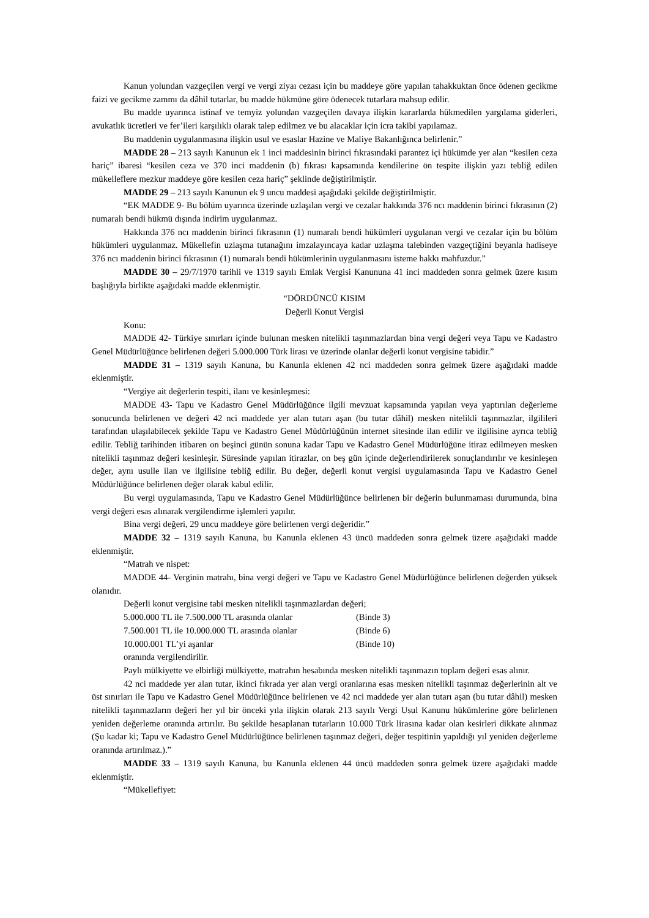Kanun yolundan vazgeçilen vergi ve vergi ziyaı cezası için bu maddeye göre yapılan tahakkuktan önce ödenen gecikme faizi ve gecikme zammı da dâhil tutarlar, bu madde hükmüne göre ödenecek tutarlara mahsup edilir.
Bu madde uyarınca istinaf ve temyiz yolundan vazgeçilen davaya ilişkin kararlarda hükmedilen yargılama giderleri, avukatlık ücretleri ve fer’ileri karşılıklı olarak talep edilmez ve bu alacaklar için icra takibi yapılamaz.
Bu maddenin uygulanmasına ilişkin usul ve esaslar Hazine ve Maliye Bakanlığınca belirlenir.”
MADDE 28 – 213 sayılı Kanunun ek 1 inci maddesinin birinci fıkrasındaki parantez içi hükümde yer alan “kesilen ceza hariç” ibaresi “kesilen ceza ve 370 inci maddenin (b) fıkrası kapsamında kendilerine ön tespite ilişkin yazı tebliğ edilen mükelleflere mezkur maddeye göre kesilen ceza hariç” şeklinde değiştirilmiştir.
MADDE 29 – 213 sayılı Kanunun ek 9 uncu maddesi aşağıdaki şekilde değiştirilmiştir.
“EK MADDE 9- Bu bölüm uyarınca üzerinde uzlaşılan vergi ve cezalar hakkında 376 ncı maddenin birinci fıkrasının (2) numaralı bendi hükmü dışında indirim uygulanmaz.
Hakkında 376 ncı maddenin birinci fıkrasının (1) numaralı bendi hükümleri uygulanan vergi ve cezalar için bu bölüm hükümleri uygulanmaz. Mükellefin uzlaşma tutanağını imzalayıncaya kadar uzlaşma talebinden vazgeçtiğini beyanla hadiseye 376 ncı maddenin birinci fıkrasının (1) numaralı bendi hükümlerinin uygulanmasını isteme hakkı mahfuzdur.”
MADDE 30 – 29/7/1970 tarihli ve 1319 sayılı Emlak Vergisi Kanununa 41 inci maddeden sonra gelmek üzere kısım başlığıyla birlikte aşağıdaki madde eklenmiştir.
“DÖRDÜNCÜ KISIM
Değerli Konut Vergisi
Konu:
MADDE 42- Türkiye sınırları içinde bulunan mesken nitelikli taşınmazlardan bina vergi değeri veya Tapu ve Kadastro Genel Müdürlüğünce belirlenen değeri 5.000.000 Türk lirası ve üzerinde olanlar değerli konut vergisine tabidir.”
MADDE 31 – 1319 sayılı Kanuna, bu Kanunla eklenen 42 nci maddeden sonra gelmek üzere aşağıdaki madde eklenmiştir.
“Vergiye ait değerlerin tespiti, ilanı ve kesinleşmesi:
MADDE 43- Tapu ve Kadastro Genel Müdürlüğünce ilgili mevzuat kapsamında yapılan veya yaptırılan değerleme sonucunda belirlenen ve değeri 42 nci maddede yer alan tutarı aşan (bu tutar dâhil) mesken nitelikli taşınmazlar, ilgilileri tarafından ulaşılabilecek şekilde Tapu ve Kadastro Genel Müdürlüğünün internet sitesinde ilan edilir ve ilgilisine ayrıca tebliğ edilir. Tebliğ tarihinden itibaren on beşinci günün sonuna kadar Tapu ve Kadastro Genel Müdürlüğüne itiraz edilmeyen mesken nitelikli taşınmaz değeri kesinleşir. Süresinde yapılan itirazlar, on beş gün içinde değerlendirilerek sonuçlandırılır ve kesinleşen değer, aynı usulle ilan ve ilgilisine tebliğ edilir. Bu değer, değerli konut vergisi uygulamasında Tapu ve Kadastro Genel Müdürlüğünce belirlenen değer olarak kabul edilir.
Bu vergi uygulamasında, Tapu ve Kadastro Genel Müdürlüğünce belirlenen bir değerin bulunmaması durumunda, bina vergi değeri esas alınarak vergilendirme işlemleri yapılır.
Bina vergi değeri, 29 uncu maddeye göre belirlenen vergi değeridir.”
MADDE 32 – 1319 sayılı Kanuna, bu Kanunla eklenen 43 üncü maddeden sonra gelmek üzere aşağıdaki madde eklenmiştir.
“Matrah ve nispet:
MADDE 44- Verginin matrahı, bina vergi değeri ve Tapu ve Kadastro Genel Müdürlüğünce belirlenen değerden yüksek olanıdır.
Değerli konut vergisine tabi mesken nitelikli taşınmazlardan değeri;
5.000.000 TL ile 7.500.000 TL arasında olanlar (Binde 3)
7.500.001 TL ile 10.000.000 TL arasında olanlar (Binde 6)
10.000.001 TL’yi aşanlar (Binde 10)
oranında vergilendirilir.
Paylı mülkiyette ve elbirliği mülkiyette, matrahın hesabında mesken nitelikli taşınmazın toplam değeri esas alınır.
42 nci maddede yer alan tutar, ikinci fıkrada yer alan vergi oranlarına esas mesken nitelikli taşınmaz değerlerinin alt ve üst sınırları ile Tapu ve Kadastro Genel Müdürlüğünce belirlenen ve 42 nci maddede yer alan tutarı aşan (bu tutar dâhil) mesken nitelikli taşınmazların değeri her yıl bir önceki yıla ilişkin olarak 213 sayılı Vergi Usul Kanunu hükümlerine göre belirlenen yeniden değerleme oranında artırılır. Bu şekilde hesaplanan tutarların 10.000 Türk lirasına kadar olan kesirleri dikkate alınmaz (Şu kadar ki; Tapu ve Kadastro Genel Müdürlüğünce belirlenen taşınmaz değeri, değer tespitinin yapıldığı yıl yeniden değerleme oranında artırılmaz.).”
MADDE 33 – 1319 sayılı Kanuna, bu Kanunla eklenen 44 üncü maddeden sonra gelmek üzere aşağıdaki madde eklenmiştir.
“Mükellefiyet: